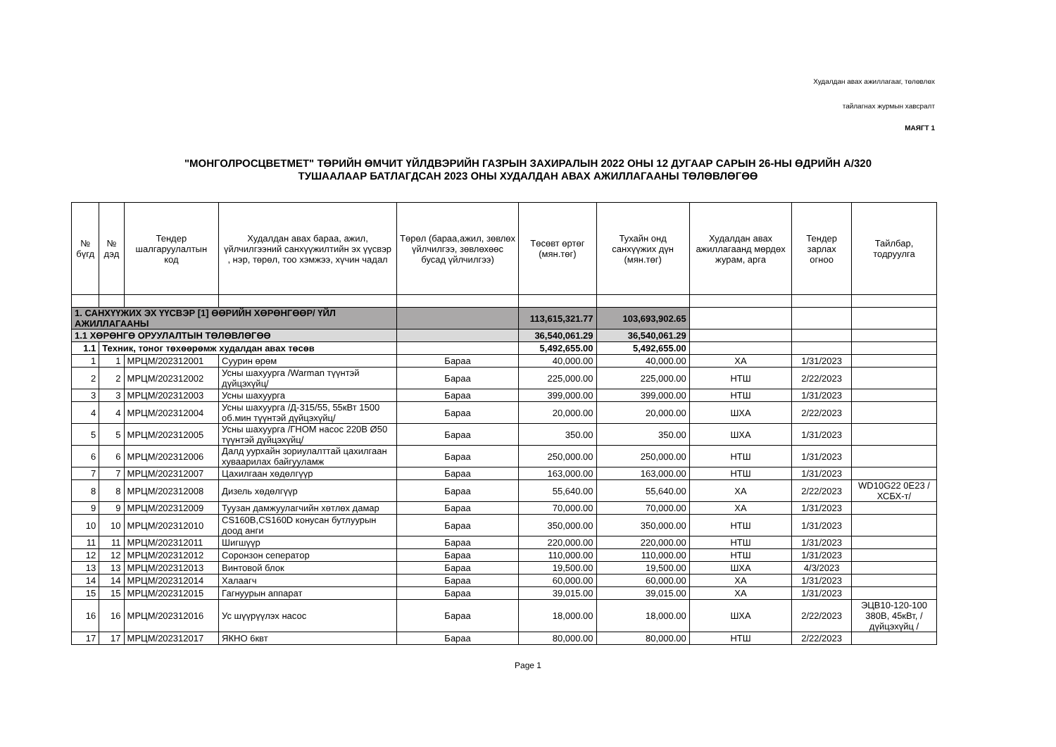Худалдан авах ажиллагааг, төлөвлөх
тайлагнах журмын хавсралт
МАЯГТ 1
"МОНГОЛРОСЦВЕТМЕТ" ТӨРИЙН ӨМЧИТ ҮЙЛДВЭРИЙН ГАЗРЫН ЗАХИРАЛЫН 2022 ОНЫ 12 ДУГААР САРЫН 26-НЫ ӨДРИЙН А/320
ТУШААЛААР БАТЛАГДСАН 2023 ОНЫ ХУДАЛДАН АВАХ АЖИЛЛАГААНЫ ТӨЛӨВЛӨГӨӨ
| № бүгд | № дэд | Тендер шалгаруулалтын код | Худалдан авах бараа, ажил, үйлчилгээний санхүүжилтийн эх үүсвэр , нэр, төрөл, тоо хэмжээ, хүчин чадал | Төрөл (бараа,ажил, зөвлөх үйлчилгээ, зөвлөхөөс бусад үйлчилгээ) | Төсөвт өртөг (мян.төг) | Тухайн онд санхүүжих дүн (мян.төг) | Худалдан авах ажиллагаанд мөрдөх журам, арга | Тендер зарлах огноо | Тайлбар, тодруулга |
| --- | --- | --- | --- | --- | --- | --- | --- | --- | --- |
| 1. САНХҮҮЖИХ ЭХ ҮҮСВЭР [1] ӨӨРИЙН ХӨРӨНГӨӨР/ ҮЙЛ АЖИЛЛАГААНЫ | | | | | 113,615,321.77 | 103,693,902.65 | | | |
| 1.1 ХӨРӨНГӨ ОРУУЛАЛТЫН ТӨЛӨВЛӨГӨӨ | | | | | 36,540,061.29 | 36,540,061.29 | | | |
| 1.1 | Техник, тоног төхөөрөмж худалдан авах төсөв | | | | 5,492,655.00 | 5,492,655.00 | | | |
| 1 | 1 | МРЦМ/202312001 | Суурин өрөм | Бараа | 40,000.00 | 40,000.00 | ХА | 1/31/2023 | |
| 2 | 2 | МРЦМ/202312002 | Усны шахуурга /Warman түүнтэй дүйцэхүйц/ | Бараа | 225,000.00 | 225,000.00 | НТШ | 2/22/2023 | |
| 3 | 3 | МРЦМ/202312003 | Усны шахуурга | Бараа | 399,000.00 | 399,000.00 | НТШ | 1/31/2023 | |
| 4 | 4 | МРЦМ/202312004 | Усны шахуурга /Д-315/55, 55кВт 1500 об.мин түүнтэй дүйцэхүйц/ | Бараа | 20,000.00 | 20,000.00 | ШХА | 2/22/2023 | |
| 5 | 5 | МРЦМ/202312005 | Усны шахуурга /ГНОМ насос 220В Ø50 түүнтэй дүйцэхүйц/ | Бараа | 350.00 | 350.00 | ШХА | 1/31/2023 | |
| 6 | 6 | МРЦМ/202312006 | Далд уурхайн зориулалттай цахилгаан хуваарилах байгууламж | Бараа | 250,000.00 | 250,000.00 | НТШ | 1/31/2023 | |
| 7 | 7 | МРЦМ/202312007 | Цахилгаан хөдөлгүүр | Бараа | 163,000.00 | 163,000.00 | НТШ | 1/31/2023 | |
| 8 | 8 | МРЦМ/202312008 | Дизель хөдөлгүүр | Бараа | 55,640.00 | 55,640.00 | ХА | 2/22/2023 | WD10G22 0E23 /ХСБХ-т/ |
| 9 | 9 | МРЦМ/202312009 | Туузан дамжуулагчийн хөтлөх дамар | Бараа | 70,000.00 | 70,000.00 | ХА | 1/31/2023 | |
| 10 | 10 | МРЦМ/202312010 | CS160B,CS160D конусан бутлуурын доод анги | Бараа | 350,000.00 | 350,000.00 | НТШ | 1/31/2023 | |
| 11 | 11 | МРЦМ/202312011 | Шигшүүр | Бараа | 220,000.00 | 220,000.00 | НТШ | 1/31/2023 | |
| 12 | 12 | МРЦМ/202312012 | Соронзон сеператор | Бараа | 110,000.00 | 110,000.00 | НТШ | 1/31/2023 | |
| 13 | 13 | МРЦМ/202312013 | Винтовой блок | Бараа | 19,500.00 | 19,500.00 | ШХА | 4/3/2023 | |
| 14 | 14 | МРЦМ/202312014 | Халаагч | Бараа | 60,000.00 | 60,000.00 | ХА | 1/31/2023 | |
| 15 | 15 | МРЦМ/202312015 | Гагнуурын аппарат | Бараа | 39,015.00 | 39,015.00 | ХА | 1/31/2023 | |
| 16 | 16 | МРЦМ/202312016 | Ус шүүрүүлэх насос | Бараа | 18,000.00 | 18,000.00 | ШХА | 2/22/2023 | ЭЦВ10-120-100 380В, 45кВт, /дүйцэхүйц / |
| 17 | 17 | МРЦМ/202312017 | ЯКНО 6квт | Бараа | 80,000.00 | 80,000.00 | НТШ | 2/22/2023 | |
Page 1